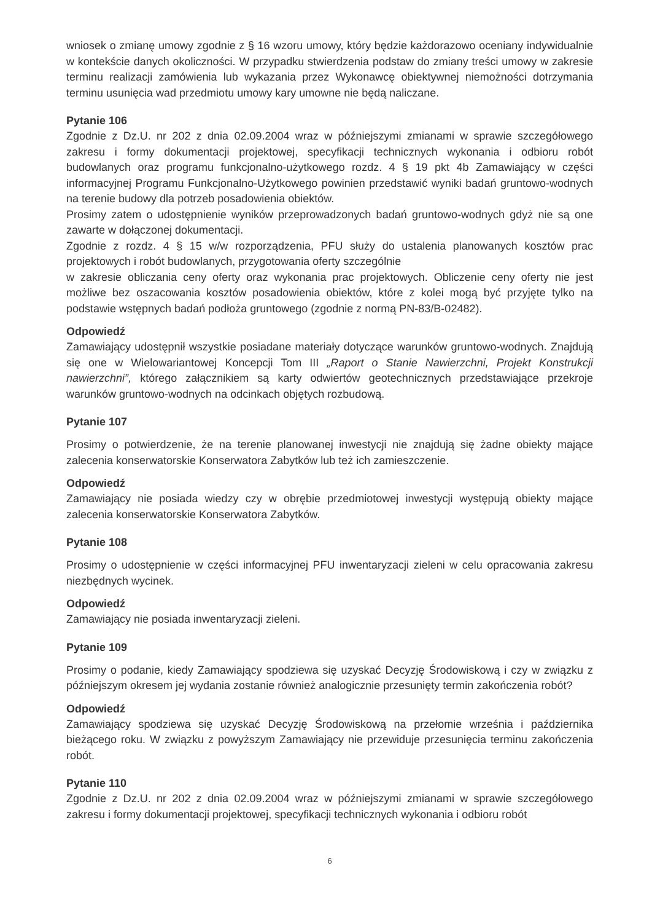wniosek o zmianę umowy zgodnie z § 16 wzoru umowy, który będzie każdorazowo oceniany indywidualnie w kontekście danych okoliczności. W przypadku stwierdzenia podstaw do zmiany treści umowy w zakresie terminu realizacji zamówienia lub wykazania przez Wykonawcę obiektywnej niemożności dotrzymania terminu usunięcia wad przedmiotu umowy kary umowne nie będą naliczane.
Pytanie 106
Zgodnie z Dz.U. nr 202 z dnia 02.09.2004 wraz w późniejszymi zmianami w sprawie szczegółowego zakresu i formy dokumentacji projektowej, specyfikacji technicznych wykonania i odbioru robót budowlanych oraz programu funkcjonalno-użytkowego rozdz. 4 § 19 pkt 4b Zamawiający w części informacyjnej Programu Funkcjonalno-Użytkowego powinien przedstawić wyniki badań gruntowo-wodnych na terenie budowy dla potrzeb posadowienia obiektów.
Prosimy zatem o udostępnienie wyników przeprowadzonych badań gruntowo-wodnych gdyż nie są one zawarte w dołączonej dokumentacji.
Zgodnie z rozdz. 4 § 15 w/w rozporządzenia, PFU służy do ustalenia planowanych kosztów prac projektowych i robót budowlanych, przygotowania oferty szczególnie
w zakresie obliczania ceny oferty oraz wykonania prac projektowych. Obliczenie ceny oferty nie jest możliwe bez oszacowania kosztów posadowienia obiektów, które z kolei mogą być przyjęte tylko na podstawie wstępnych badań podłoża gruntowego (zgodnie z normą PN-83/B-02482).
Odpowiedź
Zamawiający udostępnił wszystkie posiadane materiały dotyczące warunków gruntowo-wodnych. Znajdują się one w Wielowariantowej Koncepcji Tom III „Raport o Stanie Nawierzchni, Projekt Konstrukcji nawierzchni”, którego załącznikiem są karty odwiertów geotechnicznych przedstawiające przekroje warunków gruntowo-wodnych na odcinkach objętych rozbudową.
Pytanie 107
Prosimy o potwierdzenie, że na terenie planowanej inwestycji nie znajdują się żadne obiekty mające zalecenia konserwatorskie Konserwatora Zabytków lub też ich zamieszczenie.
Odpowiedź
Zamawiający nie posiada wiedzy czy w obrębie przedmiotowej inwestycji występują obiekty mające zalecenia konserwatorskie Konserwatora Zabytków.
Pytanie 108
Prosimy o udostępnienie w części informacyjnej PFU inwentaryzacji zieleni w celu opracowania zakresu niezbędnych wycinek.
Odpowiedź
Zamawiający nie posiada inwentaryzacji zieleni.
Pytanie 109
Prosimy o podanie, kiedy Zamawiający spodziewa się uzyskać Decyzję Środowiskową i czy w związku z późniejszym okresem jej wydania zostanie również analogicznie przesunięty termin zakończenia robót?
Odpowiedź
Zamawiający spodziewa się uzyskać Decyzję Środowiskową na przełomie września i października bieżącego roku. W związku z powyższym Zamawiający nie przewiduje przesunięcia terminu zakończenia robót.
Pytanie 110
Zgodnie z Dz.U. nr 202 z dnia 02.09.2004 wraz w późniejszymi zmianami w sprawie szczegółowego zakresu i formy dokumentacji projektowej, specyfikacji technicznych wykonania i odbioru robót
6